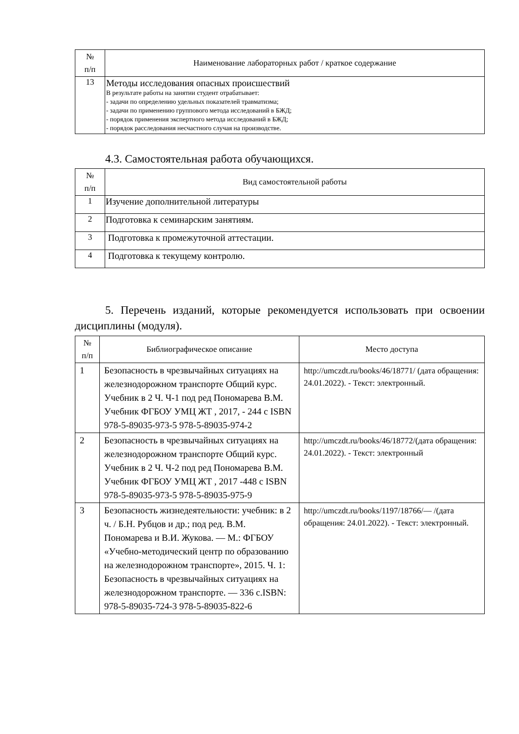| № п/п | Наименование лабораторных работ / краткое содержание |
| --- | --- |
| 13 | Методы исследования опасных происшествий В результате работы на занятии студент отрабатывает: - задачи по определению удельных показателей травматизма; - задачи по применению группового метода исследований в БЖД; - порядок применения экспертного метода исследований в БЖД; - порядок расследования несчастного случая на производстве. |
4.3. Самостоятельная работа обучающихся.
| № п/п | Вид самостоятельной работы |
| --- | --- |
| 1 | Изучение дополнительной литературы |
| 2 | Подготовка к семинарским занятиям. |
| 3 | Подготовка к промежуточной аттестации. |
| 4 | Подготовка к текущему контролю. |
5. Перечень изданий, которые рекомендуется использовать при освоении дисциплины (модуля).
| № п/п | Библиографическое описание | Место доступа |
| --- | --- | --- |
| 1 | Безопасность в чрезвычайных ситуациях на железнодорожном транспорте Общий курс. Учебник в 2 Ч. Ч-1 под ред Пономарева В.М. Учебник ФГБОУ УМЦ ЖТ , 2017, - 244 с ISBN 978-5-89035-973-5 978-5-89035-974-2 | http://umczdt.ru/books/46/18771/ (дата обращения: 24.01.2022). - Текст: электронный. |
| 2 | Безопасность в чрезвычайных ситуациях на железнодорожном транспорте Общий курс. Учебник в 2 Ч. Ч-2 под ред Пономарева В.М. Учебник ФГБОУ УМЦ ЖТ , 2017 -448 с ISBN 978-5-89035-973-5 978-5-89035-975-9 | http://umczdt.ru/books/46/18772/(дата обращения: 24.01.2022). - Текст: электронный |
| 3 | Безопасность жизнедеятельности: учебник: в 2 ч. / Б.Н. Рубцов и др.; под ред. В.М. Пономарева и В.И. Жукова. — М.: ФГБОУ «Учебно-методический центр по образованию на железнодорожном транспорте», 2015. Ч. 1: Безопасность в чрезвычайных ситуациях на железнодорожном транспорте. — 336 с.ISBN: 978-5-89035-724-3 978-5-89035-822-6 | http://umczdt.ru/books/1197/18766/— /(дата обращения: 24.01.2022). - Текст: электронный. |